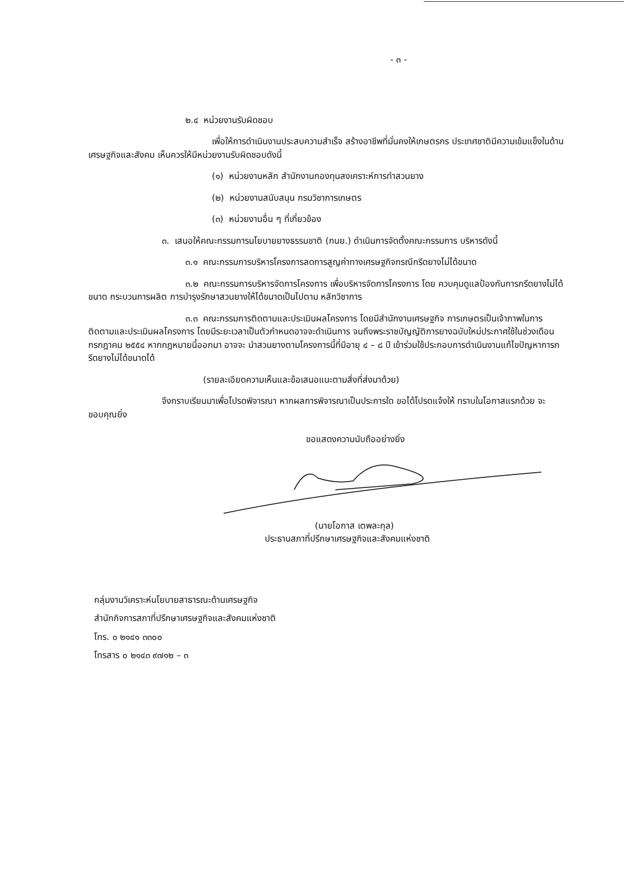- ๓ -
๒.๔ หน่วยงานรับผิดชอบ
เพื่อให้การดำเนินงานประสบความสำเร็จ สร้างอาชีพที่มั่นคงให้เกษตรกร ประเทศชาติมีความเข้มแข็งในด้านเศรษฐกิจและสังคม เห็นควรให้มีหน่วยงานรับผิดชอบดังนี้
(๑) หน่วยงานหลัก สำนักงานกองทุนสงเคราะห์การทำสวนยาง
(๒) หน่วยงานสนับสนุน กรมวิชาการเกษตร
(๓) หน่วยงานอื่น ๆ ที่เกี่ยวข้อง
๓. เสนอให้คณะกรรมการนโยบายยางธรรมชาติ (กนย.) ดำเนินการจัดตั้งคณะกรรมการ บริหารดังนี้
๓.๑ คณะกรรมการบริหารโครงการลดการสูญค่าทางเศรษฐกิจกรณีกรีดยางไม่ได้ขนาด
๓.๒ คณะกรรมการบริหารจัดการโครงการ เพื่อบริหารจัดการโครงการ โดย ควบคุมดูแลป้องกันการกรีดยางไม่ได้ขนาด กระบวนการผลิต การบำรุงรักษาสวนยางให้ได้ขนาดเป็นไปตาม หลักวิชาการ
๓.๓ คณะกรรมการติดตามและประเมินผลโครงการ โดยมีสำนักงานเศรษฐกิจ การเกษตรเป็นเจ้าภาพในการติดตามและประเมินผลโครงการ โดยมีระยะเวลาเป็นตัวกำหนดอาจจะดำเนินการ จนถึงพระราชบัญญัติการยางฉบับใหม่ประกาศใช้ในช่วงเดือนกรกฎาคม ๒๕๕๔ หากกฎหมายนี้ออกมา อาจจะ นำสวนยางตามโครงการนี้ที่มีอายุ ๔ – ๘ ปี เข้าร่วมใช้ประกอบการดำเนินงานแก้ไขปัญหาการกรีดยางไม่ได้ขนาดได้
(รายละเอียดความเห็นและข้อเสนอแนะตามสิ่งที่ส่งมาด้วย)
จึงกราบเรียนมาเพื่อโปรดพิจารณา หากผลการพิจารณาเป็นประการใด ขอได้โปรดแจ้งให้ ทราบในโอกาสแรกด้วย จะขอบคุณยิ่ง
ขอแสดงความนับถืออย่างยิ่ง
(นายโอกาส เตพละกุล)
ประธานสภาที่ปรึกษาเศรษฐกิจและสังคมแห่งชาติ
กลุ่มงานวิเคราะห์นโยบายสาธารณะด้านเศรษฐกิจ
สำนักกิจการสภาที่ปรึกษาเศรษฐกิจและสังคมแห่งชาติ
โทร. ๐ ๒๑๔๑ ๓๓๐๐
โทรสาร ๐ ๒๑๔๓ ๙๗๑๒ – ๓